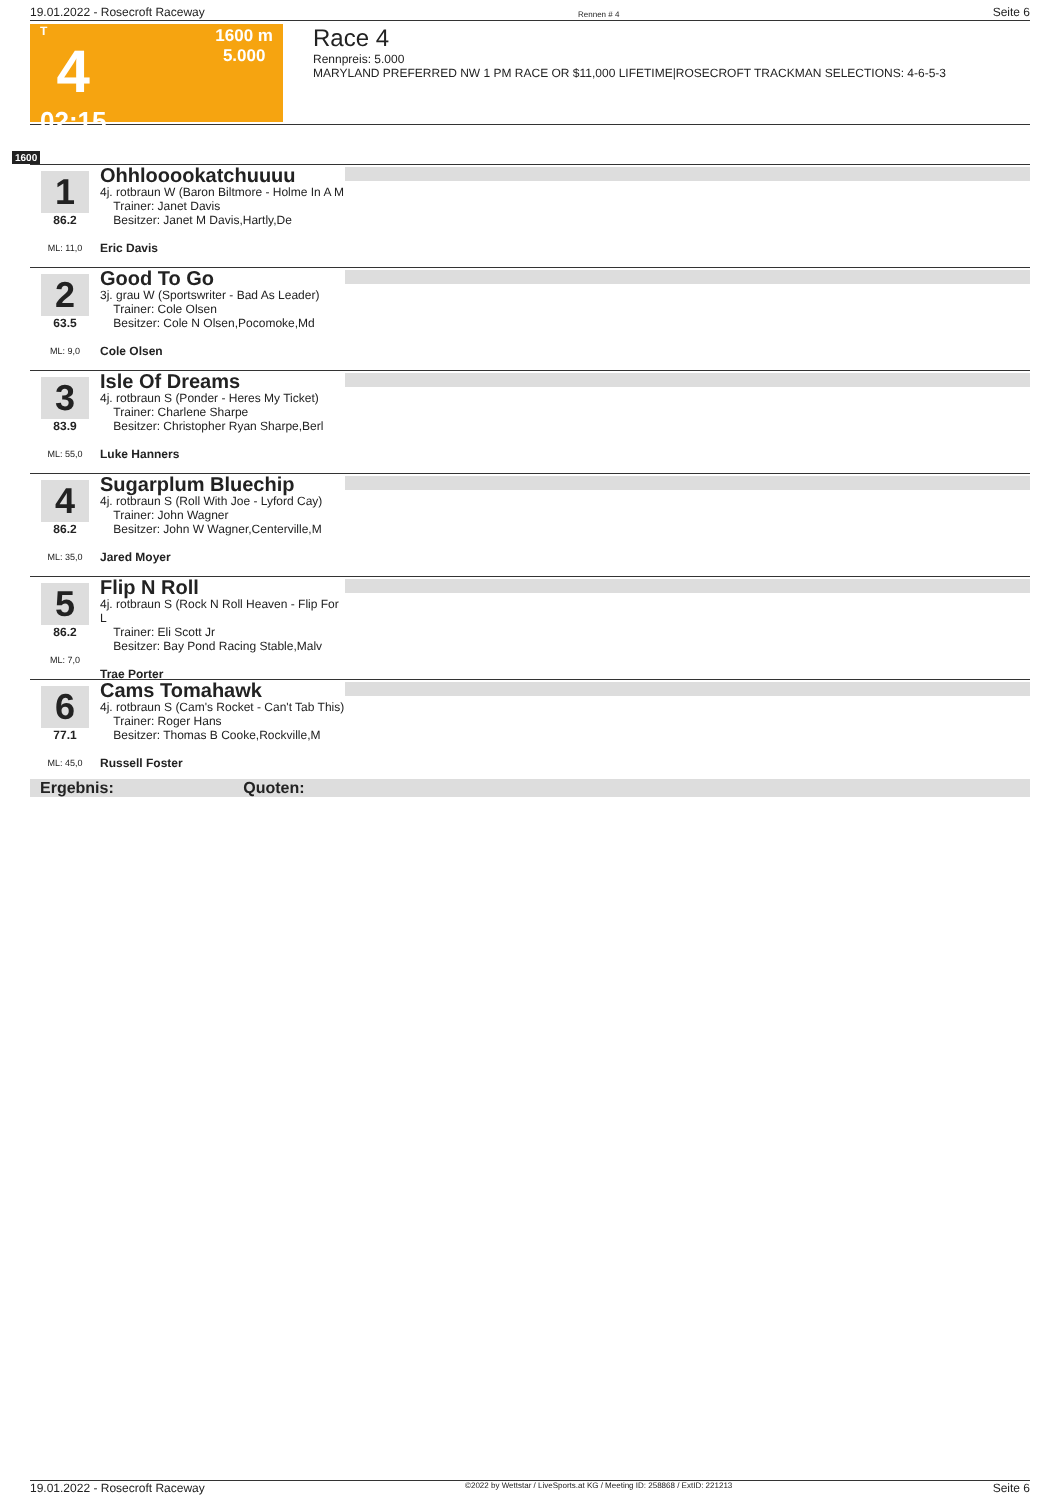19.01.2022 - Rosecroft Raceway Rennen # 4 Seite 6
T
4
02:15
1600 m
5.000
Race 4
Rennpreis: 5.000
MARYLAND PREFERRED NW 1 PM RACE OR $11,000 LIFETIME|ROSECROFT TRACKMAN SELECTIONS: 4-6-5-3
1600
1
86.2
ML: 11,0
Ohhlooookatchuuuu
4j. rotbraun W (Baron Biltmore - Holme In A M
Trainer: Janet Davis
Besitzer: Janet M Davis,Hartly,De
Eric Davis
2
63.5
ML: 9,0
Good To Go
3j. grau W (Sportswriter - Bad As Leader)
Trainer: Cole Olsen
Besitzer: Cole N Olsen,Pocomoke,Md
Cole Olsen
3
83.9
ML: 55,0
Isle Of Dreams
4j. rotbraun S (Ponder - Heres My Ticket)
Trainer: Charlene Sharpe
Besitzer: Christopher Ryan Sharpe,Berl
Luke Hanners
4
86.2
ML: 35,0
Sugarplum Bluechip
4j. rotbraun S (Roll With Joe - Lyford Cay)
Trainer: John Wagner
Besitzer: John W Wagner,Centerville,M
Jared Moyer
5
86.2
ML: 7,0
Flip N Roll
4j. rotbraun S (Rock N Roll Heaven - Flip For L
Trainer: Eli Scott Jr
Besitzer: Bay Pond Racing Stable,Malv
Trae Porter
6
77.1
ML: 45,0
Cams Tomahawk
4j. rotbraun S (Cam's Rocket - Can't Tab This)
Trainer: Roger Hans
Besitzer: Thomas B Cooke,Rockville,M
Russell Foster
Ergebnis: Quoten:
19.01.2022 - Rosecroft Raceway ©2022 by Wettstar / LiveSports.at KG / Meeting ID: 258868 / ExtID: 221213 Seite 6